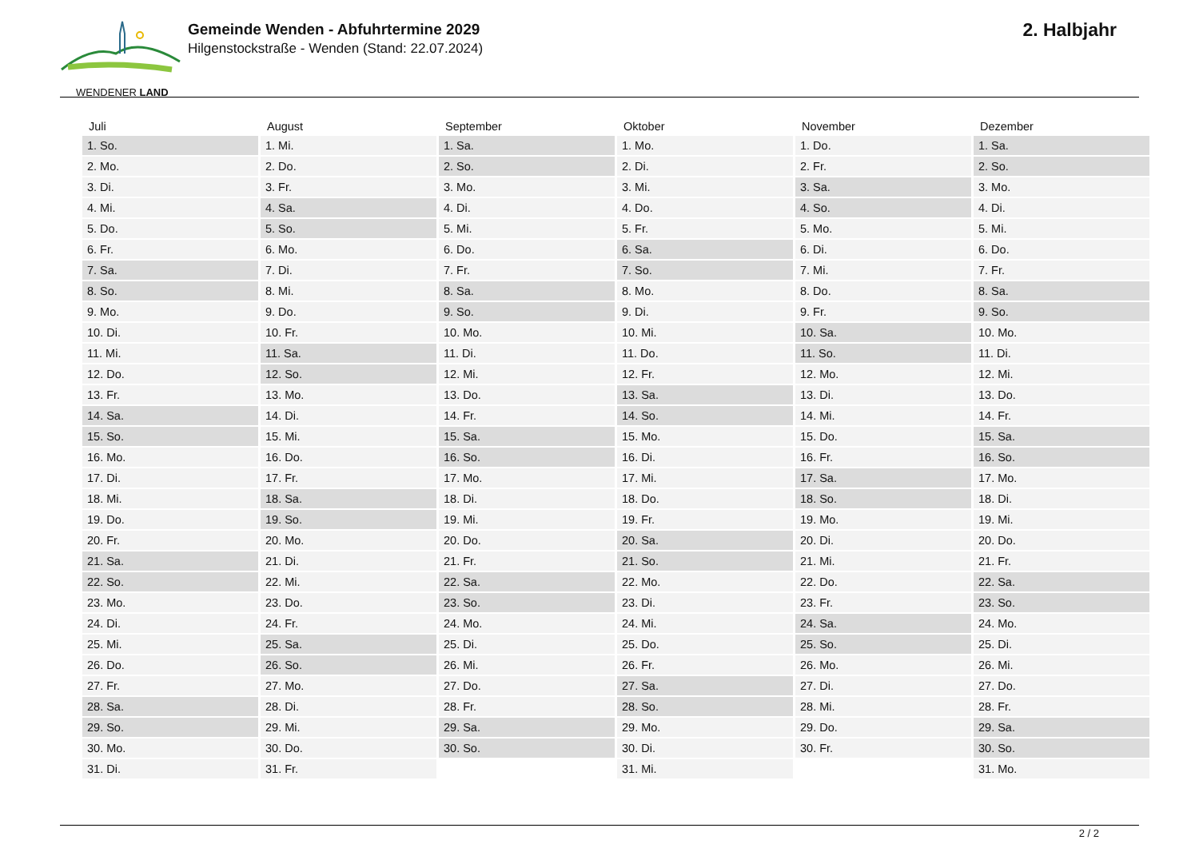WENDENER LAND
Gemeinde Wenden - Abfuhrtermine 2029
Hilgenstockstraße - Wenden (Stand: 22.07.2024)
2. Halbjahr
| Juli | August | September | Oktober | November | Dezember |
| --- | --- | --- | --- | --- | --- |
| 1. So. | 1. Mi. | 1. Sa. | 1. Mo. | 1. Do. | 1. Sa. |
| 2. Mo. | 2. Do. | 2. So. | 2. Di. | 2. Fr. | 2. So. |
| 3. Di. | 3. Fr. | 3. Mo. | 3. Mi. | 3. Sa. | 3. Mo. |
| 4. Mi. | 4. Sa. | 4. Di. | 4. Do. | 4. So. | 4. Di. |
| 5. Do. | 5. So. | 5. Mi. | 5. Fr. | 5. Mo. | 5. Mi. |
| 6. Fr. | 6. Mo. | 6. Do. | 6. Sa. | 6. Di. | 6. Do. |
| 7. Sa. | 7. Di. | 7. Fr. | 7. So. | 7. Mi. | 7. Fr. |
| 8. So. | 8. Mi. | 8. Sa. | 8. Mo. | 8. Do. | 8. Sa. |
| 9. Mo. | 9. Do. | 9. So. | 9. Di. | 9. Fr. | 9. So. |
| 10. Di. | 10. Fr. | 10. Mo. | 10. Mi. | 10. Sa. | 10. Mo. |
| 11. Mi. | 11. Sa. | 11. Di. | 11. Do. | 11. So. | 11. Di. |
| 12. Do. | 12. So. | 12. Mi. | 12. Fr. | 12. Mo. | 12. Mi. |
| 13. Fr. | 13. Mo. | 13. Do. | 13. Sa. | 13. Di. | 13. Do. |
| 14. Sa. | 14. Di. | 14. Fr. | 14. So. | 14. Mi. | 14. Fr. |
| 15. So. | 15. Mi. | 15. Sa. | 15. Mo. | 15. Do. | 15. Sa. |
| 16. Mo. | 16. Do. | 16. So. | 16. Di. | 16. Fr. | 16. So. |
| 17. Di. | 17. Fr. | 17. Mo. | 17. Mi. | 17. Sa. | 17. Mo. |
| 18. Mi. | 18. Sa. | 18. Di. | 18. Do. | 18. So. | 18. Di. |
| 19. Do. | 19. So. | 19. Mi. | 19. Fr. | 19. Mo. | 19. Mi. |
| 20. Fr. | 20. Mo. | 20. Do. | 20. Sa. | 20. Di. | 20. Do. |
| 21. Sa. | 21. Di. | 21. Fr. | 21. So. | 21. Mi. | 21. Fr. |
| 22. So. | 22. Mi. | 22. Sa. | 22. Mo. | 22. Do. | 22. Sa. |
| 23. Mo. | 23. Do. | 23. So. | 23. Di. | 23. Fr. | 23. So. |
| 24. Di. | 24. Fr. | 24. Mo. | 24. Mi. | 24. Sa. | 24. Mo. |
| 25. Mi. | 25. Sa. | 25. Di. | 25. Do. | 25. So. | 25. Di. |
| 26. Do. | 26. So. | 26. Mi. | 26. Fr. | 26. Mo. | 26. Mi. |
| 27. Fr. | 27. Mo. | 27. Do. | 27. Sa. | 27. Di. | 27. Do. |
| 28. Sa. | 28. Di. | 28. Fr. | 28. So. | 28. Mi. | 28. Fr. |
| 29. So. | 29. Mi. | 29. Sa. | 29. Mo. | 29. Do. | 29. Sa. |
| 30. Mo. | 30. Do. | 30. So. | 30. Di. | 30. Fr. | 30. So. |
| 31. Di. | 31. Fr. | | 31. Mi. | | 31. Mo. |
2 / 2